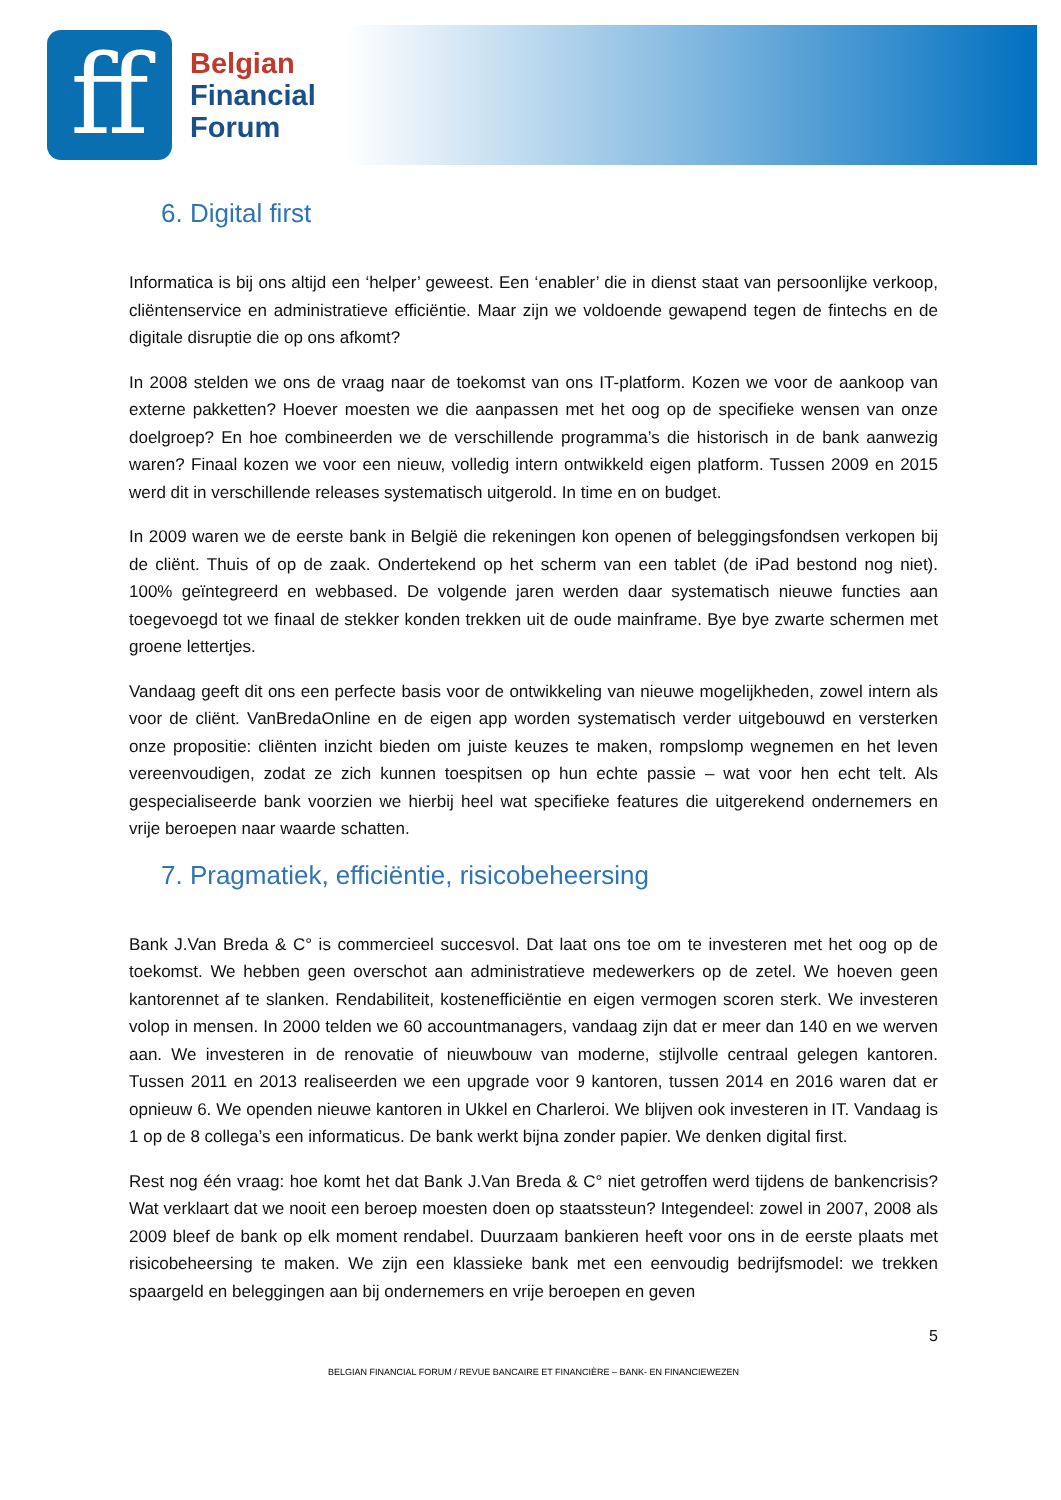ff
Belgian
Financial
Forum
6. Digital first
Informatica is bij ons altijd een ‘helper’ geweest. Een ‘enabler’ die in dienst staat van persoonlijke verkoop, cliëntenservice en administratieve efficiëntie. Maar zijn we voldoende gewapend tegen de fintechs en de digitale disruptie die op ons afkomt?
In 2008 stelden we ons de vraag naar de toekomst van ons IT-platform. Kozen we voor de aankoop van externe pakketten? Hoever moesten we die aanpassen met het oog op de specifieke wensen van onze doelgroep? En hoe combineerden we de verschillende programma’s die historisch in de bank aanwezig waren? Finaal kozen we voor een nieuw, volledig intern ontwikkeld eigen platform. Tussen 2009 en 2015 werd dit in verschillende releases systematisch uitgerold. In time en on budget.
In 2009 waren we de eerste bank in België die rekeningen kon openen of beleggingsfondsen verkopen bij de cliënt. Thuis of op de zaak. Ondertekend op het scherm van een tablet (de iPad bestond nog niet). 100% geïntegreerd en webbased. De volgende jaren werden daar systematisch nieuwe functies aan toegevoegd tot we finaal de stekker konden trekken uit de oude mainframe. Bye bye zwarte schermen met groene lettertjes.
Vandaag geeft dit ons een perfecte basis voor de ontwikkeling van nieuwe mogelijkheden, zowel intern als voor de cliënt. VanBredaOnline en de eigen app worden systematisch verder uitgebouwd en versterken onze propositie: cliënten inzicht bieden om juiste keuzes te maken, rompslomp wegnemen en het leven vereenvoudigen, zodat ze zich kunnen toespitsen op hun echte passie – wat voor hen echt telt. Als gespecialiseerde bank voorzien we hierbij heel wat specifieke features die uitgerekend ondernemers en vrije beroepen naar waarde schatten.
7. Pragmatiek, efficiëntie, risicobeheersing
Bank J.Van Breda & C° is commercieel succesvol. Dat laat ons toe om te investeren met het oog op de toekomst. We hebben geen overschot aan administratieve medewerkers op de zetel. We hoeven geen kantorennet af te slanken. Rendabiliteit, kostenefficiëntie en eigen vermogen scoren sterk. We investeren volop in mensen. In 2000 telden we 60 accountmanagers, vandaag zijn dat er meer dan 140 en we werven aan. We investeren in de renovatie of nieuwbouw van moderne, stijlvolle centraal gelegen kantoren. Tussen 2011 en 2013 realiseerden we een upgrade voor 9 kantoren, tussen 2014 en 2016 waren dat er opnieuw 6. We openden nieuwe kantoren in Ukkel en Charleroi. We blijven ook investeren in IT. Vandaag is 1 op de 8 collega’s een informaticus. De bank werkt bijna zonder papier. We denken digital first.
Rest nog één vraag: hoe komt het dat Bank J.Van Breda & C° niet getroffen werd tijdens de bankencrisis? Wat verklaart dat we nooit een beroep moesten doen op staatssteun? Integendeel: zowel in 2007, 2008 als 2009 bleef de bank op elk moment rendabel. Duurzaam bankieren heeft voor ons in de eerste plaats met risicobeheersing te maken. We zijn een klassieke bank met een eenvoudig bedrijfsmodel: we trekken spaargeld en beleggingen aan bij ondernemers en vrije beroepen en geven
5
BELGIAN FINANCIAL FORUM / REVUE BANCAIRE ET FINANCIÈRE – BANK- EN FINANCIEWEZEN